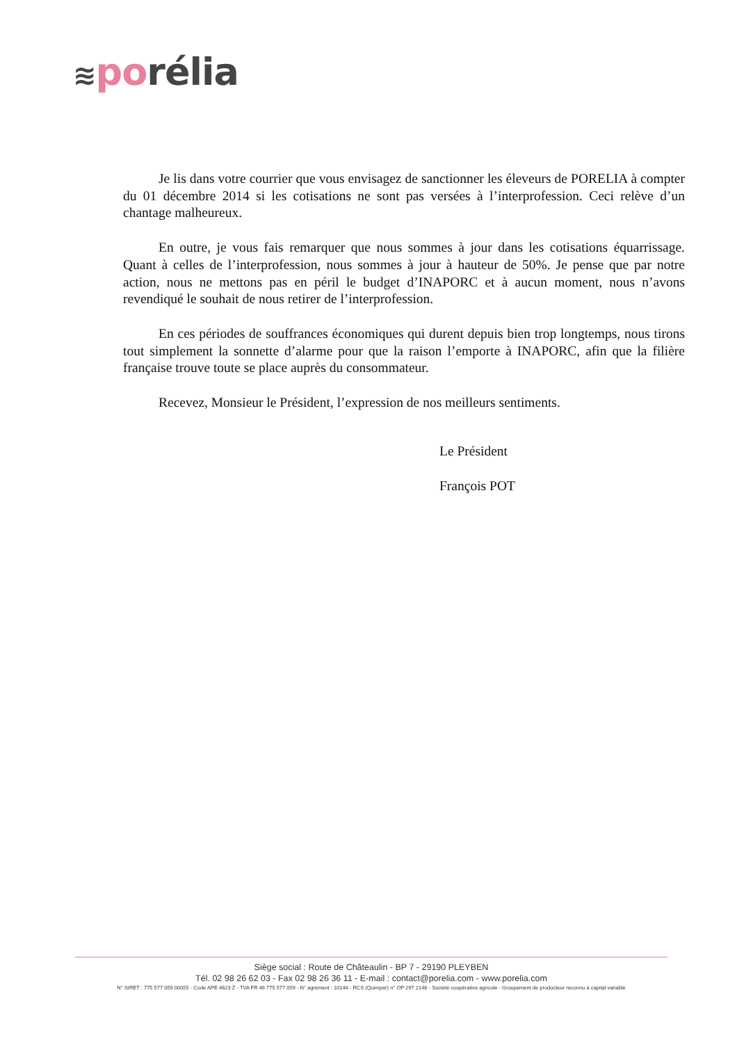≋po rélia
Je lis dans votre courrier que vous envisagez de sanctionner les éleveurs de PORELIA à compter du 01 décembre 2014 si les cotisations ne sont pas versées à l’interprofession. Ceci relève d’un chantage malheureux.
En outre, je vous fais remarquer que nous sommes à jour dans les cotisations équarrissage. Quant à celles de l’interprofession, nous sommes à jour à hauteur de 50%. Je pense que par notre action, nous ne mettons pas en péril le budget d’INAPORC et à aucun moment, nous n’avons revendiqué le souhait de nous retirer de l’interprofession.
En ces périodes de souffrances économiques qui durent depuis bien trop longtemps, nous tirons tout simplement la sonnette d’alarme pour que la raison l’emporte à INAPORC, afin que la filière française trouve toute se place auprès du consommateur.
Recevez, Monsieur le Président, l’expression de nos meilleurs sentiments.
Le Président
François POT
Siège social : Route de Châteaulin - BP 7 - 29190 PLEYBEN
Tél. 02 98 26 62 03 - Fax 02 98 26 36 11 - E-mail : contact@porelia.com - www.porelia.com
N° SIRET : 775 577 059 00055 - Code APE 4623 Z - TVA FR 46 775 577 059 - N° agrément : 10144 - RCS (Quimper) n° OP 297 2148 - Société coopérative agricole - Groupement de producteur reconnu à capital variable